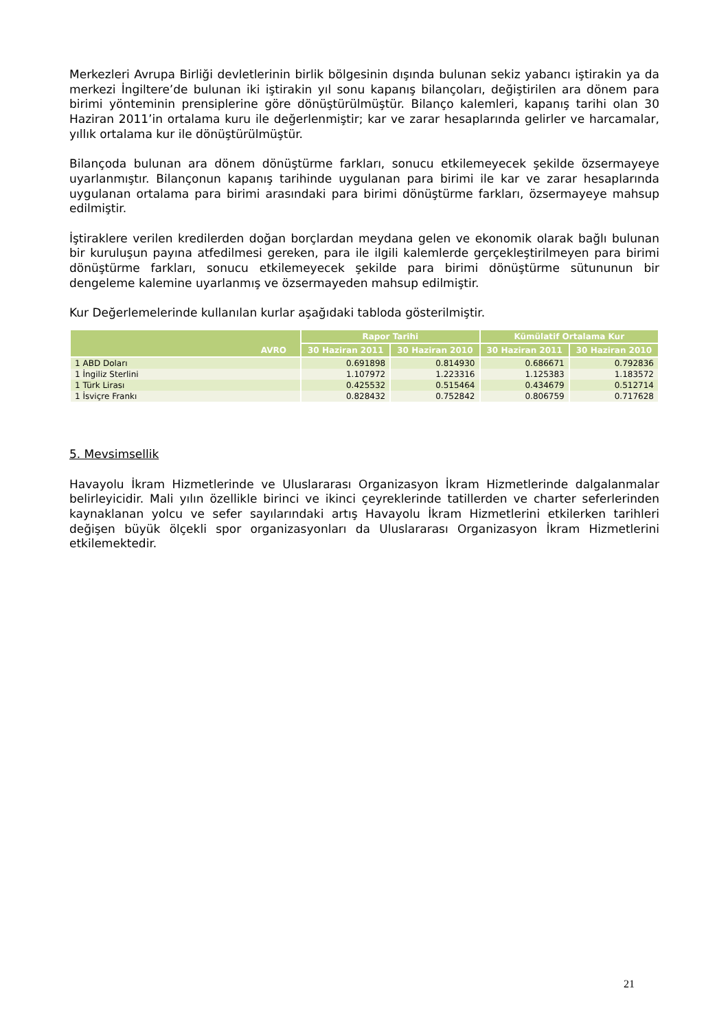Merkezleri Avrupa Birliği devletlerinin birlik bölgesinin dışında bulunan sekiz yabancı iştirakin ya da merkezi İngiltere’de bulunan iki iştirakin yıl sonu kapanış bilançoları, değiştirilen ara dönem para birimi yönteminin prensiplerine göre dönüştürülmüştür. Bilanço kalemleri, kapanış tarihi olan 30 Haziran 2011’in ortalama kuru ile değerlenmiştir; kar ve zarar hesaplarında gelirler ve harcamalar, yıllık ortalama kur ile dönüştürülmüştür.
Bilançoda bulunan ara dönem dönüştürme farkları, sonucu etkilemeyecek şekilde özsermayeye uyarlanmıştır. Bilançonun kapanış tarihinde uygulanan para birimi ile kar ve zarar hesaplarında uygulanan ortalama para birimi arasındaki para birimi dönüştürme farkları, özsermayeye mahsup edilmiştir.
İştiraklere verilen kredilerden doğan borçlardan meydana gelen ve ekonomik olarak bağlı bulunan bir kuruluşun payına atfedilmesi gereken, para ile ilgili kalemlerde gerçekleştirilmeyen para birimi dönüştürme farkları, sonucu etkilemeyecek şekilde para birimi dönüştürme sütununun bir dengeleme kalemine uyarlanmış ve özsermayeden mahsup edilmiştir.
Kur Değerlemelerinde kullanılan kurlar aşağıdaki tabloda gösterilmiştir.
| AVRO | Rapor Tarihi | | Kümülatif Ortalama Kur | |
| --- | --- | --- | --- | --- |
| | 30 Haziran 2011 | 30 Haziran 2010 | 30 Haziran 2011 | 30 Haziran 2010 |
| 1 ABD Doları | 0.691898 | 0.814930 | 0.686671 | 0.792836 |
| 1 İngiliz Sterlini | 1.107972 | 1.223316 | 1.125383 | 1.183572 |
| 1 Türk Lirası | 0.425532 | 0.515464 | 0.434679 | 0.512714 |
| 1 İsviçre Frankı | 0.828432 | 0.752842 | 0.806759 | 0.717628 |
5. Mevsimsellik
Havayolu İkram Hizmetlerinde ve Uluslararası Organizasyon İkram Hizmetlerinde dalgalanmalar belirleyicidir. Mali yılın özellikle birinci ve ikinci çeyreklerinde tatillerden ve charter seferlerinden kaynaklanan yolcu ve sefer sayılarındaki artış Havayolu İkram Hizmetlerini etkilerken tarihleri değişen büyük ölçekli spor organizasyonları da Uluslararası Organizasyon İkram Hizmetlerini etkilemektedir.
21